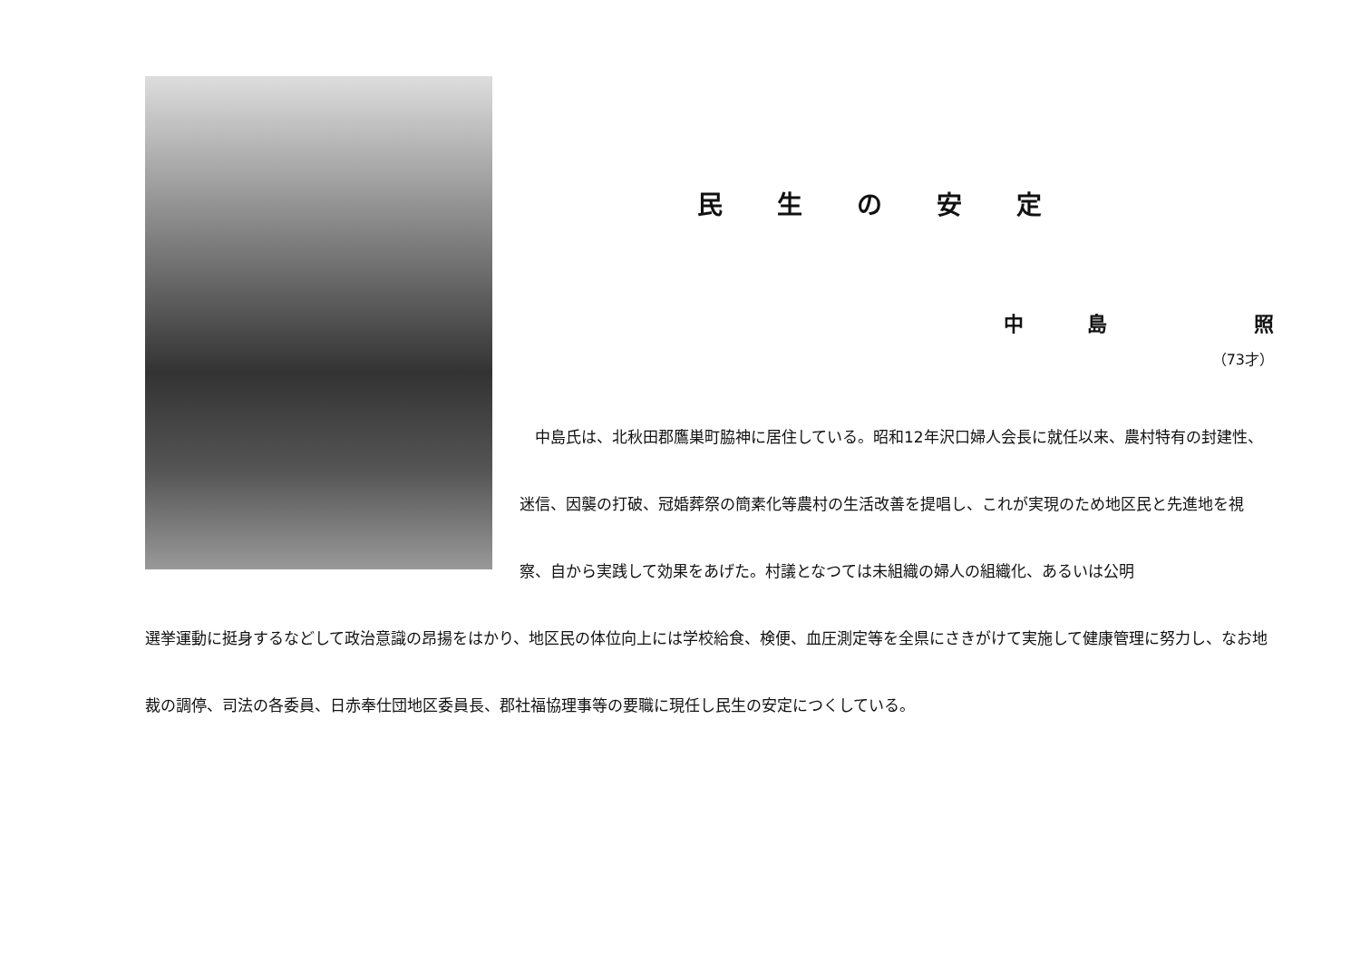民生の安定
中島　照
（73才）
　中島氏は、北秋田郡鷹巣町脇神に居住している。昭和12年沢口婦人会長に就任以来、農村特有の封建性、迷信、因襲の打破、冠婚葬祭の簡素化等農村の生活改善を提唱し、これが実現のため地区民と先進地を視察、自から実践して効果をあげた。村議となつては未組織の婦人の組織化、あるいは公明
選挙運動に挺身するなどして政治意識の昂揚をはかり、地区民の体位向上には学校給食、検便、血圧測定等を全県にさきがけて実施して健康管理に努力し、なお地裁の調停、司法の各委員、日赤奉仕団地区委員長、郡社福協理事等の要職に現任し民生の安定につくしている。